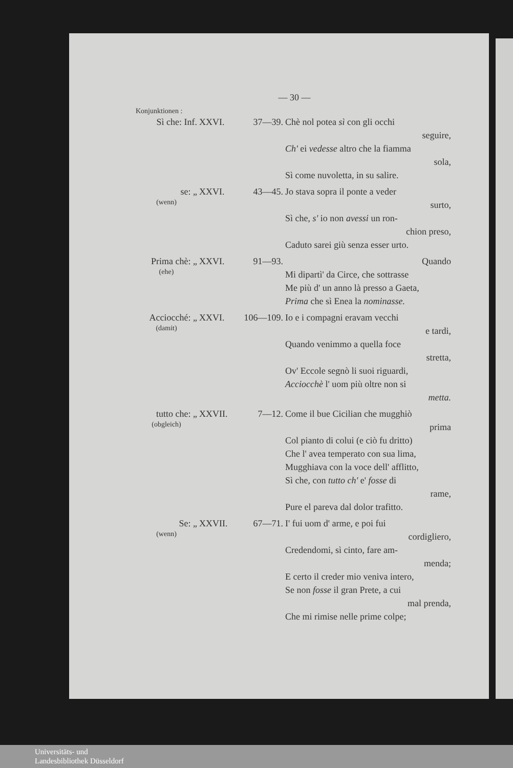— 30 —
Konjunktionen :
| Sì che: Inf. | XXVI. | 37—39. | Chè nol potea sì con gli occhi seguire, Ch' ei vedesse altro che la fiamma sola, Sì come nuvoletta, in su salire. |
| se: „ (wenn) | XXVI. | 43—45. | Jo stava sopra il ponte a veder surto, Sì che, s' io non avessi un ron- chion preso, Caduto sarei giù senza esser urto. |
| Prima chè: „ (ehe) | XXVI. | 91—93. | Quando Mi dipartì' da Circe, che sottrasse Me più d' un anno là presso a Gaeta, Prima che sì Enea la nominasse. |
| Acciocché: „ (damit) | XXVI. | 106—109. | Io e i compagni eravam vecchi e tardi, Quando venimmo a quella foce stretta, Ov' Eccole segnò li suoi riguardi, Acciocchè l' uom più oltre non si metta. |
| tutto che: „ (obgleich) | XXVII. | 7—12. | Come il bue Cicilian che mugghiò prima Col pianto di colui (e ciò fu dritto) Che l' avea temperato con sua lima, Mugghiava con la voce dell' afflitto, Sì che, con tutto ch' e' fosse di rame, Pure el pareva dal dolor trafitto. |
| Se: „ (wenn) | XXVII. | 67—71. | I' fui uom d' arme, e poi fui cordigliero, Credendomi, sì cinto, fare am- menda; E certo il creder mio veniva intero, Se non fosse il gran Prete, a cui mal prenda, Che mi rimise nelle prime colpe; |
Universitäts- und
Landesbibliothek Düsseldorf